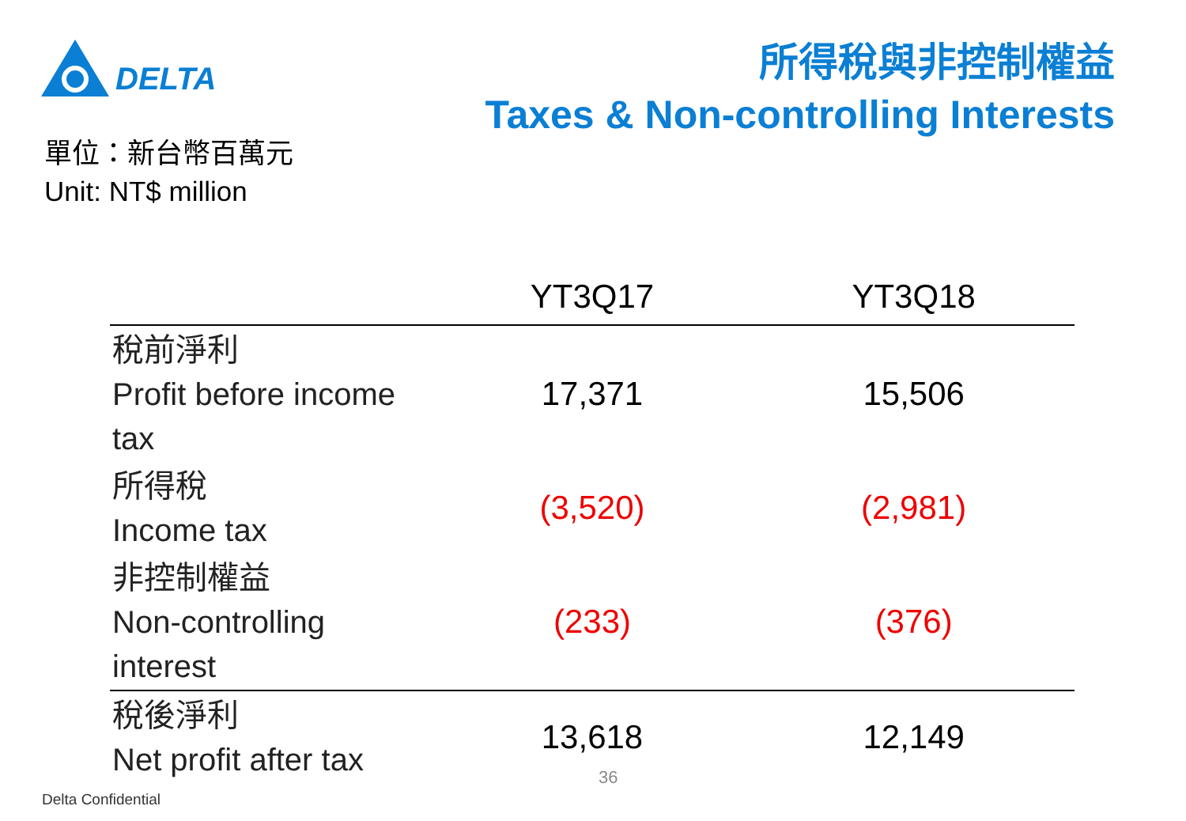DELTA
所得稅與非控制權益
Taxes & Non-controlling Interests
單位：新台幣百萬元
Unit: NT$ million
| | YT3Q17 | YT3Q18 |
| --- | --- | --- |
| 稅前淨利 Profit before income tax | 17,371 | 15,506 |
| 所得稅 Income tax | (3,520) | (2,981) |
| 非控制權益 Non-controlling interest | (233) | (376) |
| 稅後淨利 Net profit after tax | 13,618 | 12,149 |
36
Delta Confidential